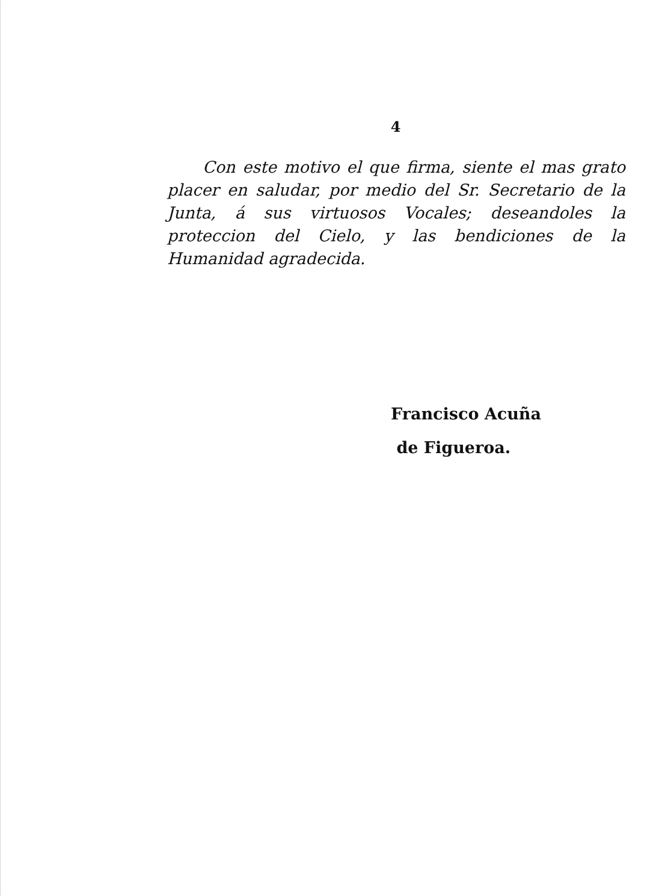4
Con este motivo el que firma, siente el mas grato placer en saludar, por medio del Sr. Secretario de la Junta, á sus virtuosos Vocales; deseandoles la proteccion del Cielo, y las bendiciones de la Humanidad agradecida.
Francisco Acuña
de Figueroa.